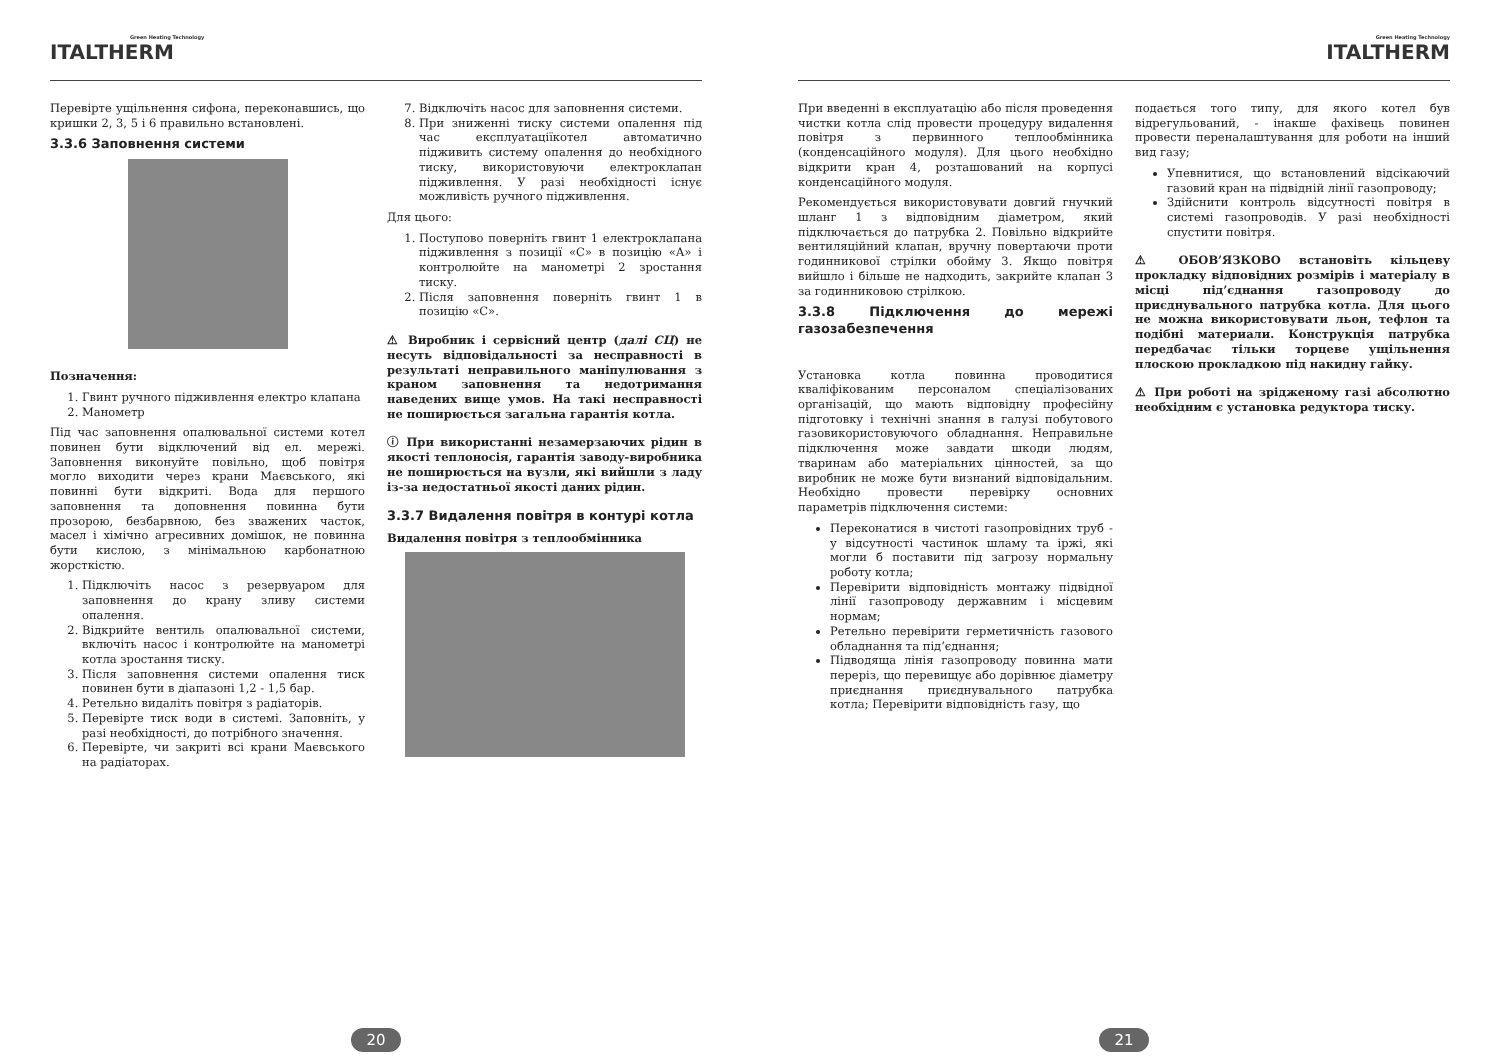Green Heating Technology
ITALTHERM
Перевірте ущільнення сифона, переконавшись, що кришки 2, 3, 5 і 6 правильно встановлені.
3.3.6 Заповнення системи
Позначення:
1. Гвинт ручного підживлення електро клапана
2. Манометр
Під час заповнення опалювальної системи котел повинен бути відключений від ел. мережі. Заповнення виконуйте повільно, щоб повітря могло виходити через крани Маєвського, які повинні бути відкриті. Вода для першого заповнення та доповнення повинна бути прозорою, безбарвною, без зважених часток, масел і хімічно агресивних домішок, не повинна бути кислою, з мінімальною карбонатною жорсткістю.
1. Підключіть насос з резервуаром для заповнення до крану зливу системи опалення.
2. Відкрийте вентиль опалювальної системи, включіть насос і контролюйте на манометрі котла зростання тиску.
3. Після заповнення системи опалення тиск повинен бути в діапазоні 1,2 - 1,5 бар.
4. Ретельно видаліть повітря з радіаторів.
5. Перевірте тиск води в системі. Заповніть, у разі необхідності, до потрібного значення.
6. Перевірте, чи закриті всі крани Маєвського на радіаторах.
7. Відключіть насос для заповнення системи.
8. При зниженні тиску системи опалення під час експлуатаціїкотел автоматично підживить систему опалення до необхідного тиску, використовуючи електроклапан підживлення. У разі необхідності існує можливість ручного підживлення.
Для цього:
1. Поступово поверніть гвинт 1 електроклапана підживлення з позиції «С» в позицію «А» і контролюйте на манометрі 2 зростання тиску.
2. Після заповнення поверніть гвинт 1 в позицію «С».
⚠ Виробник і сервісний центр (далі СЦ) не несуть відповідальності за несправності в результаті неправильного маніпулювання з краном заповнення та недотримання наведених вище умов. На такі несправності не поширюється загальна гарантія котла.
ⓘ При використанні незамерзаючих рідин в якості теплоносія, гарантія заводу-виробника не поширюється на вузли, які вийшли з ладу із-за недостатньої якості даних рідин.
3.3.7 Видалення повітря в контурі котла
Видалення повітря з теплообмінника
20
Green Heating Technology
ITALTHERM
При введенні в експлуатацію або після проведення чистки котла слід провести процедуру видалення повітря з первинного теплообмінника (конденсаційного модуля). Для цього необхідно відкрити кран 4, розташований на корпусі конденсаційного модуля.
Рекомендується використовувати довгий гнучкий шланг 1 з відповідним діаметром, який підключається до патрубка 2. Повільно відкрийте вентиляційний клапан, вручну повертаючи проти годинникової стрілки обойму 3. Якщо повітря вийшло і більше не надходить, закрийте клапан 3 за годинниковою стрілкою.
3.3.8 Підключення до мережі газозабезпечення
Установка котла повинна проводитися кваліфікованим персоналом спеціалізованих організацій, що мають відповідну професійну підготовку і технічні знання в галузі побутового газовикористовуючого обладнання. Неправильне підключення може завдати шкоди людям, тваринам або матеріальних цінностей, за що виробник не може бути визнаний відповідальним. Необхідно провести перевірку основних параметрів підключення системи:
Переконатися в чистоті газопровідних труб - у відсутності частинок шламу та іржі, які могли б поставити під загрозу нормальну роботу котла;
Перевірити відповідність монтажу підвідної лінії газопроводу державним і місцевим нормам;
Ретельно перевірити герметичність газового обладнання та під’єднання;
Підводяща лінія газопроводу повинна мати переріз, що перевищує або дорівнює діаметру приєднання приєднувального патрубка котла; Перевірити відповідність газу, що
подається того типу, для якого котел був відрегульований, - інакше фахівець повинен провести переналаштування для роботи на інший вид газу;
Упевнитися, що встановлений відсікаючий газовий кран на підвідній лінії газопроводу;
Здійснити контроль відсутності повітря в системі газопроводів. У разі необхідності спустити повітря.
⚠ ОБОВ’ЯЗКОВО встановіть кільцеву прокладку відповідних розмірів і матеріалу в місці під’єднання газопроводу до приєднувального патрубка котла. Для цього не можна використовувати льон, тефлон та подібні материали. Конструкція патрубка передбачає тільки торцеве ущільнення плоскою прокладкою під накидну гайку.
⚠ При роботі на зрідженому газі абсолютно необхідним є установка редуктора тиску.
21